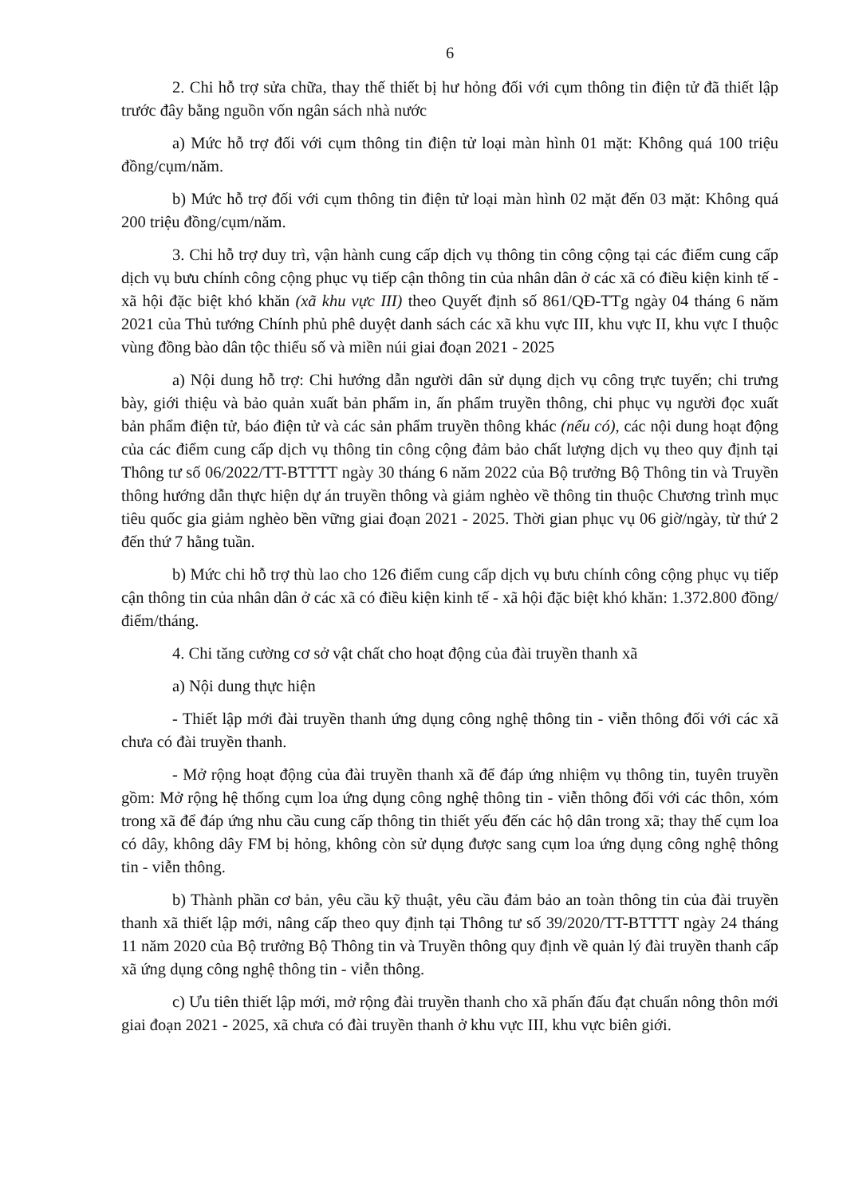6
2. Chi hỗ trợ sửa chữa, thay thế thiết bị hư hỏng đối với cụm thông tin điện tử đã thiết lập trước đây bằng nguồn vốn ngân sách nhà nước
a) Mức hỗ trợ đối với cụm thông tin điện tử loại màn hình 01 mặt: Không quá 100 triệu đồng/cụm/năm.
b) Mức hỗ trợ đối với cụm thông tin điện tử loại màn hình 02 mặt đến 03 mặt: Không quá 200 triệu đồng/cụm/năm.
3. Chi hỗ trợ duy trì, vận hành cung cấp dịch vụ thông tin công cộng tại các điểm cung cấp dịch vụ bưu chính công cộng phục vụ tiếp cận thông tin của nhân dân ở các xã có điều kiện kinh tế - xã hội đặc biệt khó khăn (xã khu vực III) theo Quyết định số 861/QĐ-TTg ngày 04 tháng 6 năm 2021 của Thủ tướng Chính phủ phê duyệt danh sách các xã khu vực III, khu vực II, khu vực I thuộc vùng đồng bào dân tộc thiểu số và miền núi giai đoạn 2021 - 2025
a) Nội dung hỗ trợ: Chi hướng dẫn người dân sử dụng dịch vụ công trực tuyến; chi trưng bày, giới thiệu và bảo quản xuất bản phẩm in, ấn phẩm truyền thông, chi phục vụ người đọc xuất bản phẩm điện tử, báo điện tử và các sản phẩm truyền thông khác (nếu có), các nội dung hoạt động của các điểm cung cấp dịch vụ thông tin công cộng đảm bảo chất lượng dịch vụ theo quy định tại Thông tư số 06/2022/TT-BTTTT ngày 30 tháng 6 năm 2022 của Bộ trưởng Bộ Thông tin và Truyền thông hướng dẫn thực hiện dự án truyền thông và giảm nghèo về thông tin thuộc Chương trình mục tiêu quốc gia giảm nghèo bền vững giai đoạn 2021 - 2025. Thời gian phục vụ 06 giờ/ngày, từ thứ 2 đến thứ 7 hằng tuần.
b) Mức chi hỗ trợ thù lao cho 126 điểm cung cấp dịch vụ bưu chính công cộng phục vụ tiếp cận thông tin của nhân dân ở các xã có điều kiện kinh tế - xã hội đặc biệt khó khăn: 1.372.800 đồng/điểm/tháng.
4. Chi tăng cường cơ sở vật chất cho hoạt động của đài truyền thanh xã
a) Nội dung thực hiện
- Thiết lập mới đài truyền thanh ứng dụng công nghệ thông tin - viễn thông đối với các xã chưa có đài truyền thanh.
- Mở rộng hoạt động của đài truyền thanh xã để đáp ứng nhiệm vụ thông tin, tuyên truyền gồm: Mở rộng hệ thống cụm loa ứng dụng công nghệ thông tin - viễn thông đối với các thôn, xóm trong xã để đáp ứng nhu cầu cung cấp thông tin thiết yếu đến các hộ dân trong xã; thay thế cụm loa có dây, không dây FM bị hỏng, không còn sử dụng được sang cụm loa ứng dụng công nghệ thông tin - viễn thông.
b) Thành phần cơ bản, yêu cầu kỹ thuật, yêu cầu đảm bảo an toàn thông tin của đài truyền thanh xã thiết lập mới, nâng cấp theo quy định tại Thông tư số 39/2020/TT-BTTTT ngày 24 tháng 11 năm 2020 của Bộ trưởng Bộ Thông tin và Truyền thông quy định về quản lý đài truyền thanh cấp xã ứng dụng công nghệ thông tin - viễn thông.
c) Ưu tiên thiết lập mới, mở rộng đài truyền thanh cho xã phấn đấu đạt chuẩn nông thôn mới giai đoạn 2021 - 2025, xã chưa có đài truyền thanh ở khu vực III, khu vực biên giới.